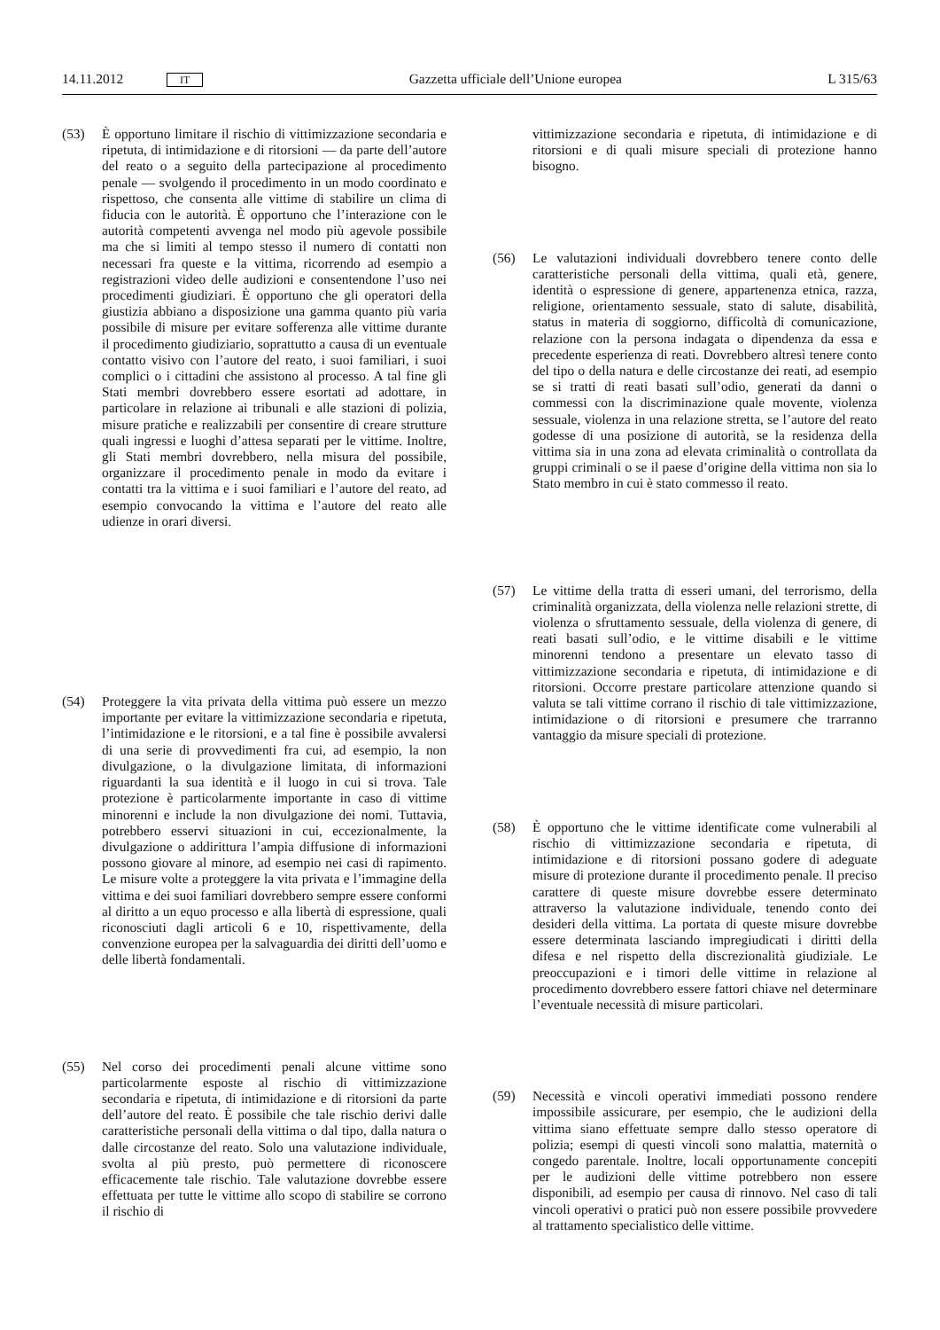14.11.2012 IT Gazzetta ufficiale dell’Unione europea L 315/63
(53) È opportuno limitare il rischio di vittimizzazione secondaria e ripetuta, di intimidazione e di ritorsioni — da parte dell’autore del reato o a seguito della partecipazione al procedimento penale — svolgendo il procedimento in un modo coordinato e rispettoso, che consenta alle vittime di stabilire un clima di fiducia con le autorità. È opportuno che l’interazione con le autorità competenti avvenga nel modo più agevole possibile ma che si limiti al tempo stesso il numero di contatti non necessari fra queste e la vittima, ricorrendo ad esempio a registrazioni video delle audizioni e consentendone l’uso nei procedimenti giudiziari. È opportuno che gli operatori della giustizia abbiano a disposizione una gamma quanto più varia possibile di misure per evitare sofferenza alle vittime durante il procedimento giudiziario, soprattutto a causa di un eventuale contatto visivo con l’autore del reato, i suoi familiari, i suoi complici o i cittadini che assistono al processo. A tal fine gli Stati membri dovrebbero essere esortati ad adottare, in particolare in relazione ai tribunali e alle stazioni di polizia, misure pratiche e realizzabili per consentire di creare strutture quali ingressi e luoghi d’attesa separati per le vittime. Inoltre, gli Stati membri dovrebbero, nella misura del possibile, organizzare il procedimento penale in modo da evitare i contatti tra la vittima e i suoi familiari e l’autore del reato, ad esempio convocando la vittima e l’autore del reato alle udienze in orari diversi.
(54) Proteggere la vita privata della vittima può essere un mezzo importante per evitare la vittimizzazione secondaria e ripetuta, l’intimidazione e le ritorsioni, e a tal fine è possibile avvalersi di una serie di provvedimenti fra cui, ad esempio, la non divulgazione, o la divulgazione limitata, di informazioni riguardanti la sua identità e il luogo in cui si trova. Tale protezione è particolarmente importante in caso di vittime minorenni e include la non divulgazione dei nomi. Tuttavia, potrebbero esservi situazioni in cui, eccezionalmente, la divulgazione o addirittura l’ampia diffusione di informazioni possono giovare al minore, ad esempio nei casi di rapimento. Le misure volte a proteggere la vita privata e l’immagine della vittima e dei suoi familiari dovrebbero sempre essere conformi al diritto a un equo processo e alla libertà di espressione, quali riconosciuti dagli articoli 6 e 10, rispettivamente, della convenzione europea per la salvaguardia dei diritti dell’uomo e delle libertà fondamentali.
(55) Nel corso dei procedimenti penali alcune vittime sono particolarmente esposte al rischio di vittimizzazione secondaria e ripetuta, di intimidazione e di ritorsioni da parte dell’autore del reato. È possibile che tale rischio derivi dalle caratteristiche personali della vittima o dal tipo, dalla natura o dalle circostanze del reato. Solo una valutazione individuale, svolta al più presto, può permettere di riconoscere efficacemente tale rischio. Tale valutazione dovrebbe essere effettuata per tutte le vittime allo scopo di stabilire se corrono il rischio di
vittimizzazione secondaria e ripetuta, di intimidazione e di ritorsioni e di quali misure speciali di protezione hanno bisogno.
(56) Le valutazioni individuali dovrebbero tenere conto delle caratteristiche personali della vittima, quali età, genere, identità o espressione di genere, appartenenza etnica, razza, religione, orientamento sessuale, stato di salute, disabilità, status in materia di soggiorno, difficoltà di comunicazione, relazione con la persona indagata o dipendenza da essa e precedente esperienza di reati. Dovrebbero altresì tenere conto del tipo o della natura e delle circostanze dei reati, ad esempio se si tratti di reati basati sull’odio, generati da danni o commessi con la discriminazione quale movente, violenza sessuale, violenza in una relazione stretta, se l’autore del reato godesse di una posizione di autorità, se la residenza della vittima sia in una zona ad elevata criminalità o controllata da gruppi criminali o se il paese d’origine della vittima non sia lo Stato membro in cui è stato commesso il reato.
(57) Le vittime della tratta di esseri umani, del terrorismo, della criminalità organizzata, della violenza nelle relazioni strette, di violenza o sfruttamento sessuale, della violenza di genere, di reati basati sull’odio, e le vittime disabili e le vittime minorenni tendono a presentare un elevato tasso di vittimizzazione secondaria e ripetuta, di intimidazione e di ritorsioni. Occorre prestare particolare attenzione quando si valuta se tali vittime corrano il rischio di tale vittimizzazione, intimidazione o di ritorsioni e presumere che trarranno vantaggio da misure speciali di protezione.
(58) È opportuno che le vittime identificate come vulnerabili al rischio di vittimizzazione secondaria e ripetuta, di intimidazione e di ritorsioni possano godere di adeguate misure di protezione durante il procedimento penale. Il preciso carattere di queste misure dovrebbe essere determinato attraverso la valutazione individuale, tenendo conto dei desideri della vittima. La portata di queste misure dovrebbe essere determinata lasciando impregiudicati i diritti della difesa e nel rispetto della discrezionalità giudiziale. Le preoccupazioni e i timori delle vittime in relazione al procedimento dovrebbero essere fattori chiave nel determinare l’eventuale necessità di misure particolari.
(59) Necessità e vincoli operativi immediati possono rendere impossibile assicurare, per esempio, che le audizioni della vittima siano effettuate sempre dallo stesso operatore di polizia; esempi di questi vincoli sono malattia, maternità o congedo parentale. Inoltre, locali opportunamente concepiti per le audizioni delle vittime potrebbero non essere disponibili, ad esempio per causa di rinnovo. Nel caso di tali vincoli operativi o pratici può non essere possibile provvedere al trattamento specialistico delle vittime.